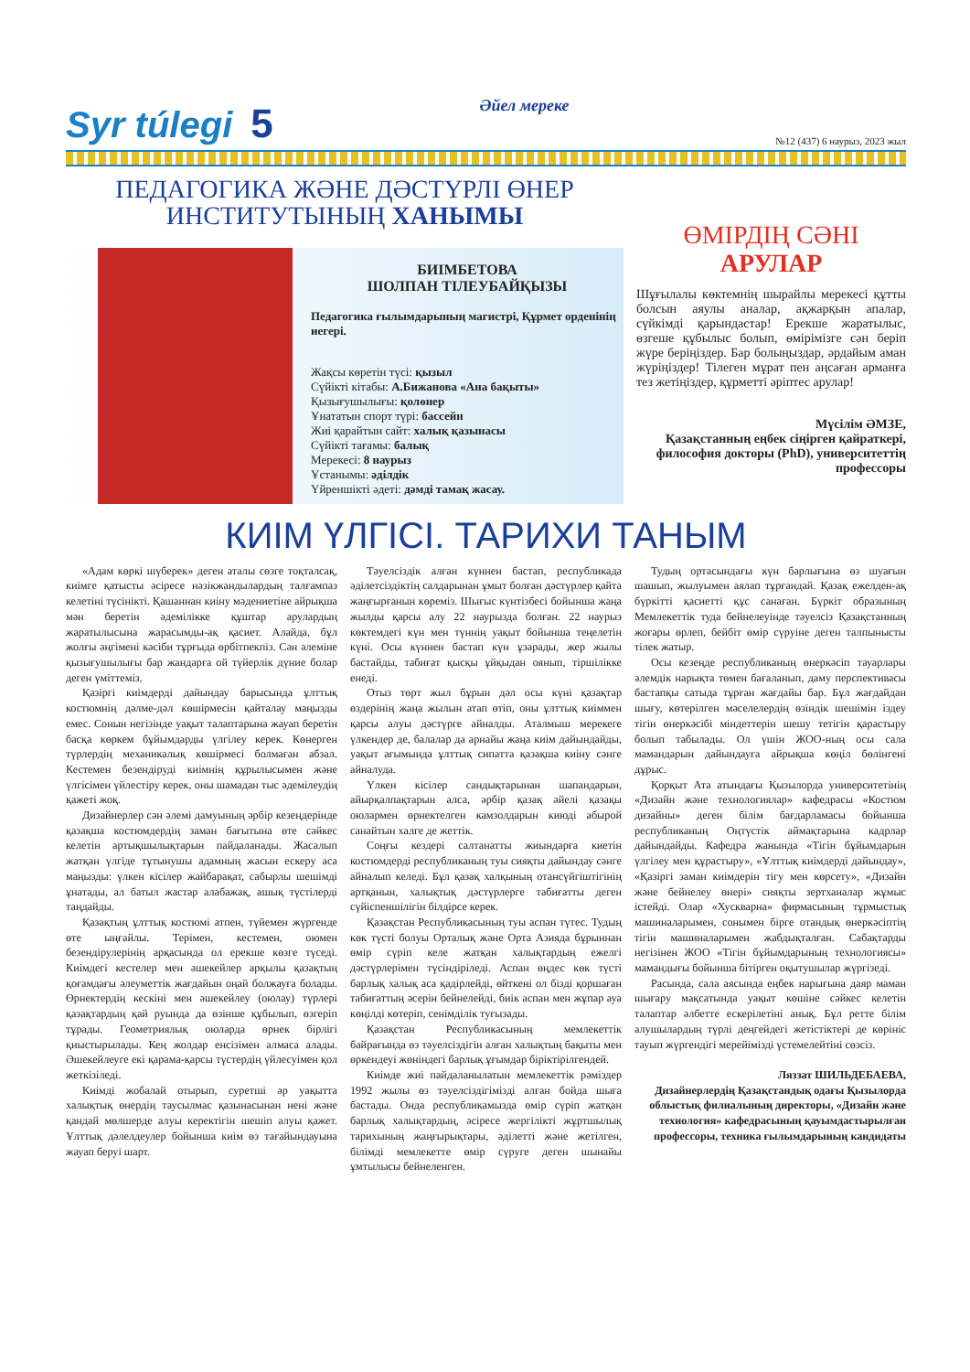Syr túlegi 5
Әйел мереке
№12 (437) 6 наурыз, 2023 жыл
ПЕДАГОГИКА ЖӘНЕ ДӘСТҮРЛІ ӨНЕР
ИНСТИТУТЫНЫҢ ХАНЫМЫ
БИІМБЕТОВА
ШОЛПАН ТІЛЕУБАЙҚЫЗЫ
Педагогика ғылымдарының магистрі, Құрмет орденінің иегері.
Жақсы көретін түсі: қызыл
Сүйікті кітабы: А.Бижанова «Ана бақыты»
Қызығушылығы: қолөнер
Ұнататын спорт түрі: бассейн
Жиі қарайтын сайт: халық қазынасы
Сүйікті тағамы: балық
Мерекесі: 8 наурыз
Ұстанымы: әділдік
Үйреншікті әдеті: дәмді тамақ жасау.
ӨМІРДІҢ СӘНІ
АРУЛАР
Шұғылалы көктемнің шырайлы мерекесі құтты болсын аяулы аналар, ақжарқын апалар, сүйкімді қарындастар! Ерекше жаратылыс, өзгеше құбылыс болып, өмірімізге сән беріп жүре беріңіздер. Бар болыңыздар, әрдайым аман жүріңіздер! Тілеген мұрат пен аңсаған арманға тез жетіңіздер, құрметті әріптес арулар!
Мүсілім ӘМЗЕ,
Қазақстанның еңбек сіңірген қайраткері, философия докторы (PhD), университеттің профессоры
КИІМ ҮЛГІСІ. ТАРИХИ ТАНЫМ
«Адам көркі шүберек» деген аталы сөзге тоқталсақ, киімге қатысты әсіресе нәзікжандылардың талғампаз келетіні түсінікті. Қашаннан киіну мәдениетіне айрықша мән беретін әдемілікке құштар арулардың жаратылысына жарасымды-ақ қасиет. Алайда, бұл жолғы әңгімені кәсіби тұрғыда өрбітпекпіз. Сән әлеміне қызығушылығы бар жандарға ой түйерлік дүние болар деген үміттеміз.
Қазіргі киімдерді дайындау барысында ұлттық костюмнің дәлме-дәл көшірмесін қайталау маңызды емес. Сонын негізінде уақыт талаптарына жауап беретін басқа көркем бұйымдарды үлгілеу керек. Көнерген түрлердің механикалық көшірмесі болмаған абзал. Кестемен безендіруді киімнің құрылысымен және үлгісімен үйлестіру керек, оны шамадан тыс әдемілеудің қажеті жоқ.
Дизайнерлер сән әлемі дамуының әрбір кезеңдерінде қазақша костюмдердің заман бағытына өте сәйкес келетін артықшылықтарын пайдаланады. Жасалып жатқан үлгіде тұтынушы адамның жасын ескеру аса маңызды: үлкен кісілер жайбарақат, сабырлы шешімді ұнатады, ал батыл жастар алабажақ, ашық түстілерді таңдайды.
Қазақтың ұлттық костюмі атпен, түйемен жүргенде өте ыңғайлы. Терімен, кестемен, оюмен безендірулерінің арқасында ол ерекше көзге түседі. Киімдегі кестелер мен әшекейлер арқылы қазақтың қоғамдағы әлеуметтік жағдайын оңай болжауға болады. Өрнектердің кескіні мен әшекейлеу (оюлау) түрлері қазақтардың қай руында да өзінше құбылып, өзгеріп тұрады. Геометриялық оюларда өрнек бірлігі қиыстырылады. Кең жолдар енсізімен алмаса алады. Әшекейлеуге екі қарама-қарсы түстердің үйлесуімен қол жеткізіледі.
Киімді жобалай отырып, суретші әр уақытта халықтық өнердің таусылмас қазынасынан нені және қандай мөлшерде алуы керектігін шешіп алуы қажет. Ұлттық дәлелдеулер бойынша киім өз тағайындауына жауап беруі шарт.
Тәуелсіздік алған күннен бастап, республикада әділетсіздіктің салдарынан ұмыт болған дәстүрлер қайта жаңғырғанын көреміз. Шығыс күнтізбесі бойынша жаңа жылды қарсы алу 22 наурызда болған. 22 наурыз көктемдегі күн мен түннің уақыт бойынша теңелетін күні. Осы күннен бастап күн ұзарады, жер жылы бастайды, табиғат қысқы ұйқыдан оянып, тіршілікке енеді.
Отыз төрт жыл бұрын дәл осы күні қазақтар өздерінің жаңа жылын атап өтіп, оны ұлттық киіммен қарсы алуы дәстүрге айналды. Аталмыш мерекеге үлкендер де, балалар да арнайы жаңа киім дайындайды, уақыт ағымында ұлттық сипатта қазақша киіну сәнге айналуда.
Үлкен кісілер сандықтарынан шапандарын, айырқалпақтарын алса, әрбір қазақ әйелі қазақы оюлармен өрнектелген камзолдарын киюді абырой санайтын халге де жеттік.
Соңғы кездері салтанатты жиындарға киетін костюмдерді республиканың туы сияқты дайындау сәнге айналып келеді. Бұл қазақ халқының отансүйгіштігінің артқанын, халықтық дәстүрлерге табиғатты деген сүйіспеншілігін білдірсе керек.
Қазақстан Республикасының туы аспан түтес. Тудың көк түсті болуы Орталық және Орта Азияда бұрыннан өмір сүріп келе жатқан халықтардың ежелгі дәстүрлерімен түсіндіріледі. Аспан өңдес көк түсті барлық халық аса қадірлейді, өйткені ол бізді қоршаған табиғаттың әсерін бейнелейді, биік аспан мен жұпар ауа көңілді көтеріп, сенімділік туғызады.
Қазақстан Республикасының мемлекеттік байрағында өз тәуелсіздігін алған халықтың бақыты мен өркендеуі жөніндегі барлық ұғымдар біріктірілгендей.
Киімде жиі пайдаланылатын мемлекеттік рәміздер 1992 жылы өз тәуелсіздігімізді алған бойда шыға бастады. Онда республикамызда өмір сүріп жатқан барлық халықтардың, әсіресе жергілікті жұртшылық тарихының жаңғырықтары, әділетті және жетілген, білімді мемлекетте өмір сүруге деген шынайы ұмтылысы бейнеленген.
Тудың ортасындағы күн барлығына өз шуағын шашып, жылуымен аялап тұрғандай. Қазақ ежелден-ақ бүркітті қасиетті құс санаған. Бүркіт образының Мемлекеттік туда бейнелеуінде тәуелсіз Қазақстанның жоғары өрлеп, бейбіт өмір сүруіне деген талпынысты тілек жатыр.
Осы кезеңде республиканың өнеркәсіп тауарлары әлемдік нарықта төмен бағаланып, даму перспективасы бастапқы сатыда тұрған жағдайы бар. Бұл жағдайдан шығу, көтерілген мәселелердің өзіндік шешімін іздеу тігін өнеркәсібі міндеттерін шешу тетігін қарастыру болып табылады. Ол үшін ЖОО-ның осы сала мамандарын дайындауға айрықша көңіл бөлінгені дұрыс.
Қорқыт Ата атындағы Қызылорда университетінің «Дизайн және технологиялар» кафедрасы «Костюм дизайны» деген білім бағдарламасы бойынша республиканың Оңтүстік аймақтарына кадрлар дайындайды. Кафедра жанында «Тігін бұйымдарын үлгілеу мен құрастыру», «Ұлттық киімдерді дайындау», «Қазіргі заман киімдерін тігу мен көрсету», «Дизайн және бейнелеу өнері» сияқты зертханалар жұмыс істейді. Олар «Хускварна» фирмасының тұрмыстық машиналарымен, сонымен бірге отандық өнеркәсіптің тігін машиналарымен жабдықталған. Сабақтарды негізінен ЖОО «Тігін бұйымдарының технологиясы» мамандығы бойынша бітірген оқытушылар жүргізеді.
Расында, сала аясында еңбек нарығына даяр маман шығару мақсатында уақыт көшіне сәйкес келетін талаптар әлбетте ескерілетіні анық. Бұл ретте білім алушылардың түрлі деңгейдегі жетістіктері де көрініс тауып жүргендігі мерейімізді үстемелейтіні сөзсіз.
Ляззат ШИЛЬДЕБАЕВА,
Дизайнерлердің Қазақстандық одағы Қызылорда облыстық филиалының директоры, «Дизайн және технология» кафедрасының қауымдастырылған профессоры, техника ғылымдарының кандидаты